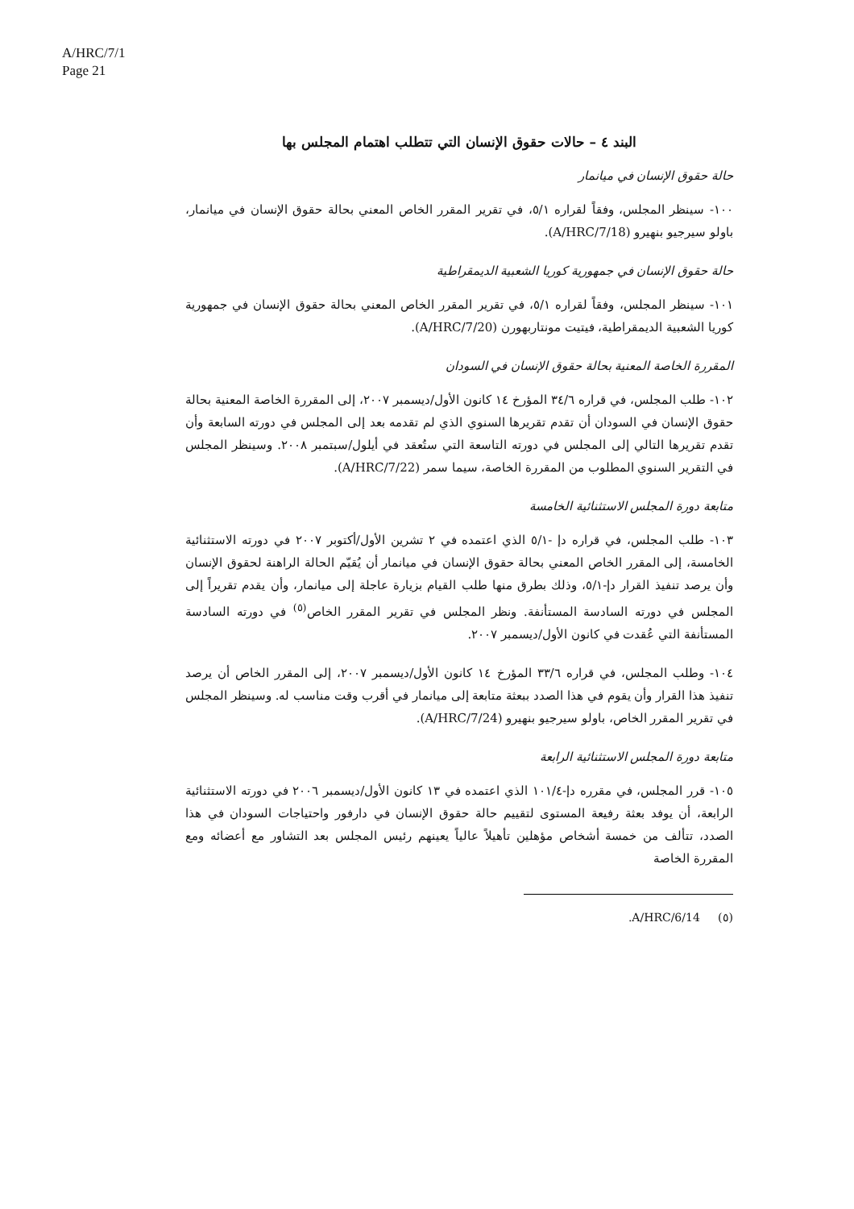A/HRC/7/1
Page 21
البند ٤ – حالات حقوق الإنسان التي تتطلب اهتمام المجلس بها
حالة حقوق الإنسان في ميانمار
١٠٠- سينظر المجلس، وفقاً لقراره ٥/١، في تقرير المقرر الخاص المعني بحالة حقوق الإنسان في ميانمار، باولو سيرجيو بنهيرو (A/HRC/7/18).
حالة حقوق الإنسان في جمهورية كوريا الشعبية الديمقراطية
١٠١- سينظر المجلس، وفقاً لقراره ٥/١، في تقرير المقرر الخاص المعني بحالة حقوق الإنسان في جمهورية كوريا الشعبية الديمقراطية، فيتيت مونتاربهورن (A/HRC/7/20).
المقررة الخاصة المعنية بحالة حقوق الإنسان في السودان
١٠٢- طلب المجلس، في قراره ٣٤/٦ المؤرخ ١٤ كانون الأول/ديسمبر ٢٠٠٧، إلى المقررة الخاصة المعنية بحالة حقوق الإنسان في السودان أن تقدم تقريرها السنوي الذي لم تقدمه بعد إلى المجلس في دورته السابعة وأن تقدم تقريرها التالي إلى المجلس في دورته التاسعة التي ستُعقد في أيلول/سبتمبر ٢٠٠٨. وسينظر المجلس في التقرير السنوي المطلوب من المقررة الخاصة، سيما سمر (A/HRC/7/22).
متابعة دورة المجلس الاستثنائية الخامسة
١٠٣- طلب المجلس، في قراره دإ -٥/١ الذي اعتمده في ٢ تشرين الأول/أكتوبر ٢٠٠٧ في دورته الاستثنائية الخامسة، إلى المقرر الخاص المعني بحالة حقوق الإنسان في ميانمار أن يُقيّم الحالة الراهنة لحقوق الإنسان وأن يرصد تنفيذ القرار دإ-٥/١، وذلك بطرق منها طلب القيام بزيارة عاجلة إلى ميانمار، وأن يقدم تقريراً إلى المجلس في دورته السادسة المستأنفة. ونظر المجلس في تقرير المقرر الخاص<sup>(٥)</sup> في دورته السادسة المستأنفة التي عُقدت في كانون الأول/ديسمبر ٢٠٠٧.
١٠٤- وطلب المجلس، في قراره ٣٣/٦ المؤرخ ١٤ كانون الأول/ديسمبر ٢٠٠٧، إلى المقرر الخاص أن يرصد تنفيذ هذا القرار وأن يقوم في هذا الصدد ببعثة متابعة إلى ميانمار في أقرب وقت مناسب له. وسينظر المجلس في تقرير المقرر الخاص، باولو سيرجيو بنهيرو (A/HRC/7/24).
متابعة دورة المجلس الاستثنائية الرابعة
١٠٥- قرر المجلس، في مقرره دإ-١٠١/٤ الذي اعتمده في ١٣ كانون الأول/ديسمبر ٢٠٠٦ في دورته الاستثنائية الرابعة، أن يوفد بعثة رفيعة المستوى لتقييم حالة حقوق الإنسان في دارفور واحتياجات السودان في هذا الصدد، تتألف من خمسة أشخاص مؤهلين تأهيلاً عالياً يعينهم رئيس المجلس بعد التشاور مع أعضائه ومع المقررة الخاصة
(٥) A/HRC/6/14.